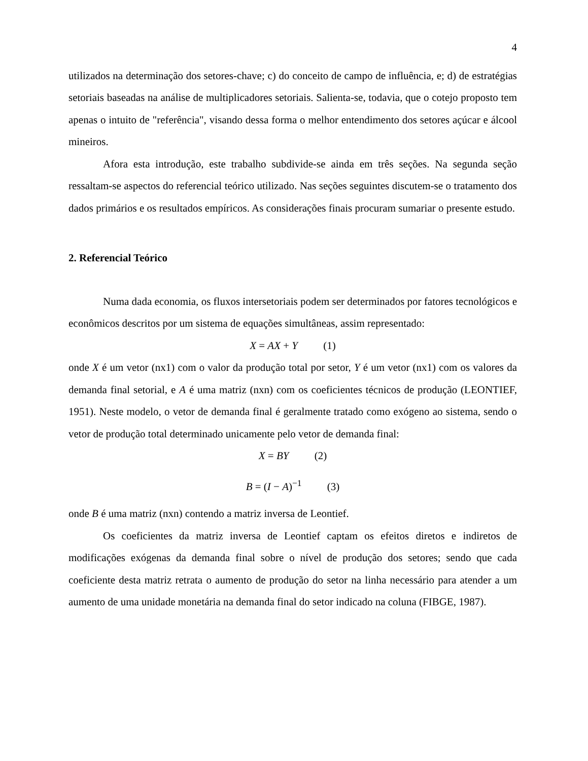4
utilizados na determinação dos setores-chave; c) do conceito de campo de influência, e; d) de estratégias setoriais baseadas na análise de multiplicadores setoriais. Salienta-se, todavia, que o cotejo proposto tem apenas o intuito de "referência", visando dessa forma o melhor entendimento dos setores açúcar e álcool mineiros.
Afora esta introdução, este trabalho subdivide-se ainda em três seções. Na segunda seção ressaltam-se aspectos do referencial teórico utilizado. Nas seções seguintes discutem-se o tratamento dos dados primários e os resultados empíricos. As considerações finais procuram sumariar o presente estudo.
2. Referencial Teórico
Numa dada economia, os fluxos intersetoriais podem ser determinados por fatores tecnológicos e econômicos descritos por um sistema de equações simultâneas, assim representado:
X = AX + Y (1)
onde X é um vetor (nx1) com o valor da produção total por setor, Y é um vetor (nx1) com os valores da demanda final setorial, e A é uma matriz (nxn) com os coeficientes técnicos de produção (LEONTIEF, 1951). Neste modelo, o vetor de demanda final é geralmente tratado como exógeno ao sistema, sendo o vetor de produção total determinado unicamente pelo vetor de demanda final:
X = BY (2)
B = (I − A)<sup>−1</sup> (3)
onde B é uma matriz (nxn) contendo a matriz inversa de Leontief.
Os coeficientes da matriz inversa de Leontief captam os efeitos diretos e indiretos de modificações exógenas da demanda final sobre o nível de produção dos setores; sendo que cada coeficiente desta matriz retrata o aumento de produção do setor na linha necessário para atender a um aumento de uma unidade monetária na demanda final do setor indicado na coluna (FIBGE, 1987).